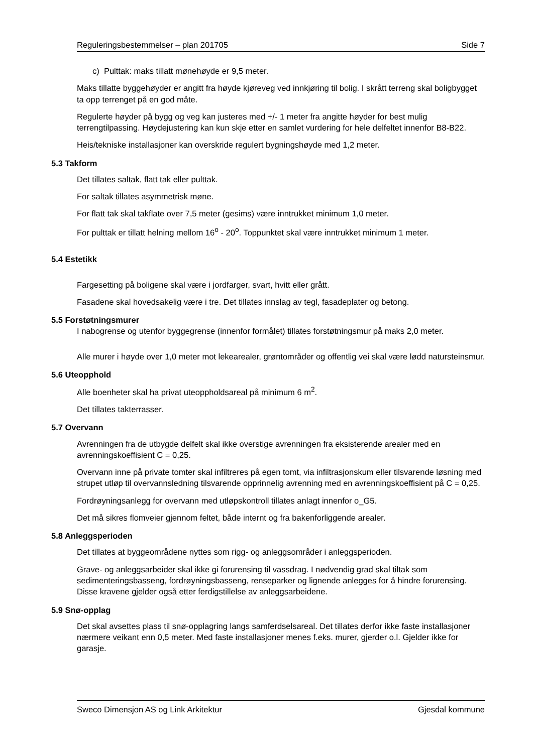Reguleringsbestemmelser – plan 201705 Side 7
c) Pulttak: maks tillatt mønehøyde er 9,5 meter.
Maks tillatte byggehøyder er angitt fra høyde kjøreveg ved innkjøring til bolig. I skrått terreng skal boligbygget ta opp terrenget på en god måte.
Regulerte høyder på bygg og veg kan justeres med +/- 1 meter fra angitte høyder for best mulig terrengtilpassing. Høydejustering kan kun skje etter en samlet vurdering for hele delfeltet innenfor B8-B22.
Heis/tekniske installasjoner kan overskride regulert bygningshøyde med 1,2 meter.
5.3 Takform
Det tillates saltak, flatt tak eller pulttak.
For saltak tillates asymmetrisk møne.
For flatt tak skal takflate over 7,5 meter (gesims) være inntrukket minimum 1,0 meter.
For pulttak er tillatt helning mellom 16<sup>o</sup> - 20<sup>o</sup>. Toppunktet skal være inntrukket minimum 1 meter.
5.4 Estetikk
Fargesetting på boligene skal være i jordfarger, svart, hvitt eller grått.
Fasadene skal hovedsakelig være i tre. Det tillates innslag av tegl, fasadeplater og betong.
5.5 Forstøtningsmurer
I nabogrense og utenfor byggegrense (innenfor formålet) tillates forstøtningsmur på maks 2,0 meter.
Alle murer i høyde over 1,0 meter mot lekearealer, grøntområder og offentlig vei skal være lødd natursteinsmur.
5.6 Uteopphold
Alle boenheter skal ha privat uteoppholdsareal på minimum 6 m<sup>2</sup>.
Det tillates takterrasser.
5.7 Overvann
Avrenningen fra de utbygde delfelt skal ikke overstige avrenningen fra eksisterende arealer med en avrenningskoeffisient C = 0,25.
Overvann inne på private tomter skal infiltreres på egen tomt, via infiltrasjonskum eller tilsvarende løsning med strupet utløp til overvannsledning tilsvarende opprinnelig avrenning med en avrenningskoeffisient på C = 0,25.
Fordrøyningsanlegg for overvann med utløpskontroll tillates anlagt innenfor o_G5.
Det må sikres flomveier gjennom feltet, både internt og fra bakenforliggende arealer.
5.8 Anleggsperioden
Det tillates at byggeområdene nyttes som rigg- og anleggsområder i anleggsperioden.
Grave- og anleggsarbeider skal ikke gi forurensing til vassdrag. I nødvendig grad skal tiltak som sedimenteringsbasseng, fordrøyningsbasseng, renseparker og lignende anlegges for å hindre forurensing. Disse kravene gjelder også etter ferdigstillelse av anleggsarbeidene.
5.9 Snø-opplag
Det skal avsettes plass til snø-opplagring langs samferdselsareal. Det tillates derfor ikke faste installasjoner nærmere veikant enn 0,5 meter. Med faste installasjoner menes f.eks. murer, gjerder o.l. Gjelder ikke for garasje.
Sweco Dimensjon AS og Link Arkitektur Gjesdal kommune